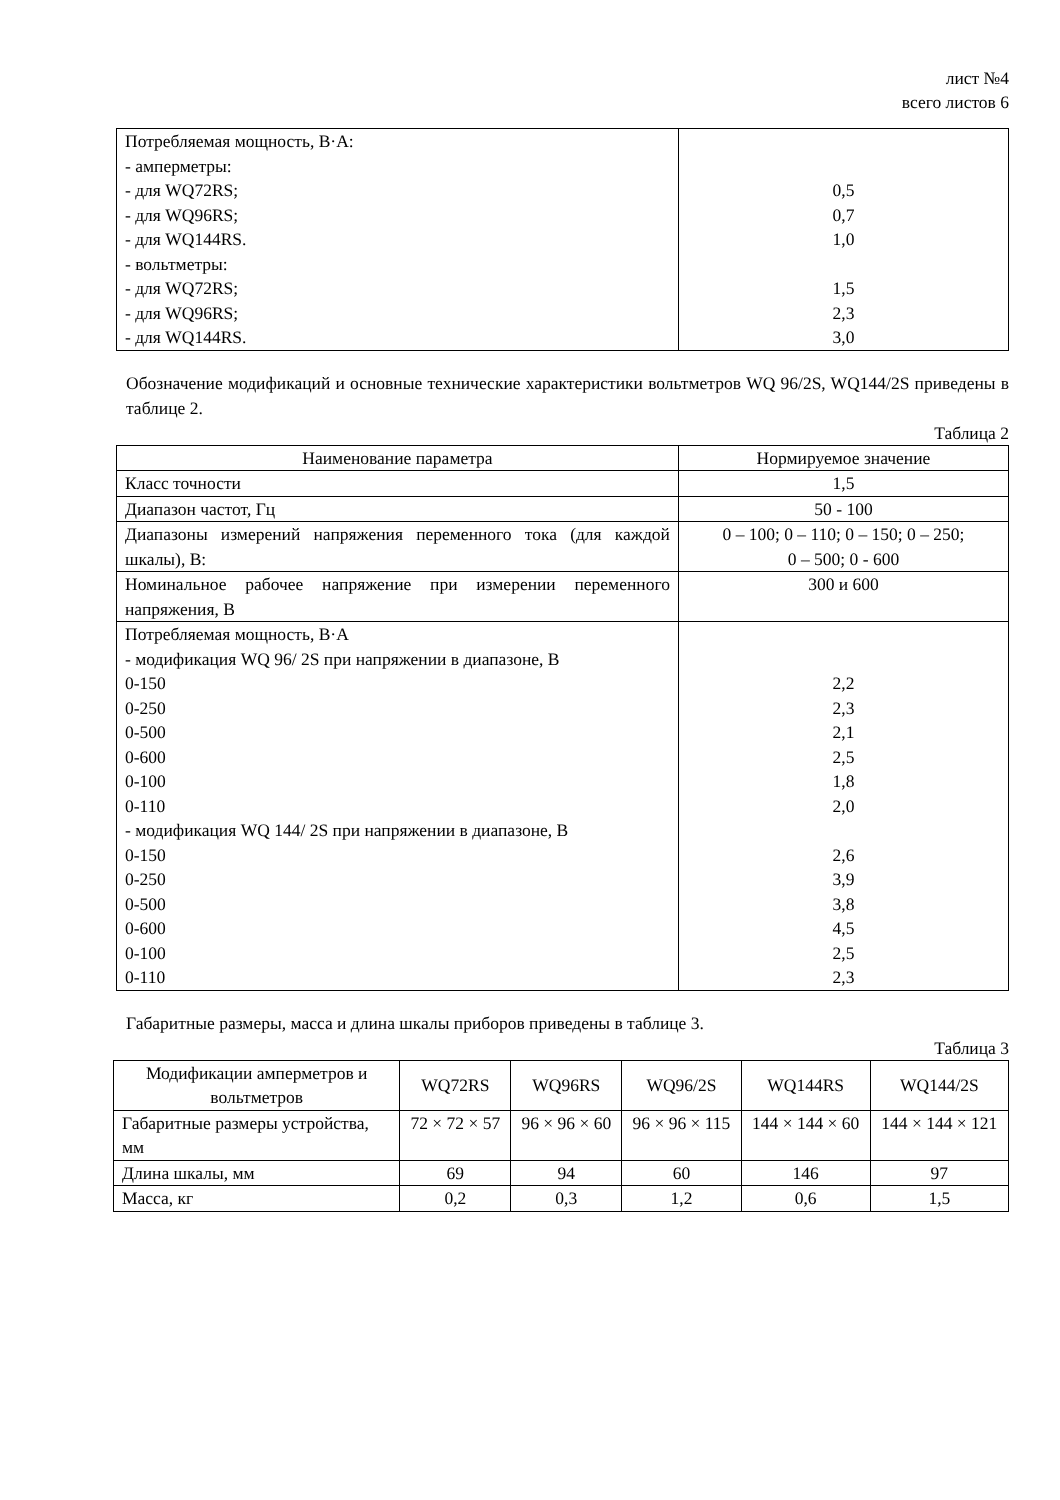лист №4
всего листов 6
| Потребляемая мощность, В·А: - амперметры: - для WQ72RS; - для WQ96RS; - для WQ144RS. - вольтметры: - для WQ72RS; - для WQ96RS; - для WQ144RS. | 0,5 0,7 1,0 1,5 2,3 3,0 |
Обозначение модификаций и основные технические характеристики вольтметров WQ 96/2S, WQ144/2S приведены в таблице 2.
Таблица 2
| Наименование параметра | Нормируемое значение |
| --- | --- |
| Класс точности | 1,5 |
| Диапазон частот, Гц | 50 - 100 |
| Диапазоны измерений напряжения переменного тока (для каждой шкалы), В: | 0 – 100; 0 – 110; 0 – 150; 0 – 250; 0 – 500; 0 - 600 |
| Номинальное рабочее напряжение при измерении переменного напряжения, В | 300 и 600 |
| Потребляемая мощность, В·А - модификация WQ 96/ 2S при напряжении в диапазоне, В 0-150 0-250 0-500 0-600 0-100 0-110 - модификация WQ 144/ 2S при напряжении в диапазоне, В 0-150 0-250 0-500 0-600 0-100 0-110 | 2,2 2,3 2,1 2,5 1,8 2,0 2,6 3,9 3,8 4,5 2,5 2,3 |
Габаритные размеры, масса и длина шкалы приборов приведены в таблице 3.
Таблица 3
| Модификации амперметров и вольтметров | WQ72RS | WQ96RS | WQ96/2S | WQ144RS | WQ144/2S |
| --- | --- | --- | --- | --- | --- |
| Габаритные размеры устройства, мм | 72 × 72 × 57 | 96 × 96 × 60 | 96 × 96 × 115 | 144 × 144 × 60 | 144 × 144 × 121 |
| Длина шкалы, мм | 69 | 94 | 60 | 146 | 97 |
| Масса, кг | 0,2 | 0,3 | 1,2 | 0,6 | 1,5 |